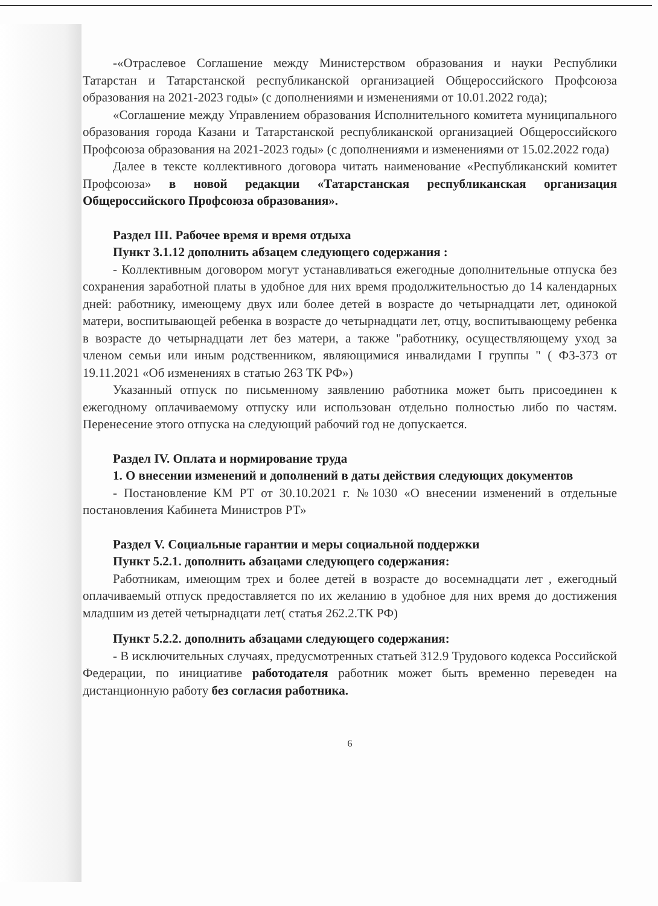-«Отраслевое Соглашение между Министерством образования и науки Республики Татарстан и Татарстанской республиканской организацией Общероссийского Профсоюза образования на 2021-2023 годы» (с дополнениями и изменениями от 10.01.2022 года);
«Соглашение между Управлением образования Исполнительного комитета муниципального образования города Казани и Татарстанской республиканской организацией Общероссийского Профсоюза образования на 2021-2023 годы» (с дополнениями и изменениями от 15.02.2022 года)
Далее в тексте коллективного договора читать наименование «Республиканский комитет Профсоюза» в новой редакции «Татарстанская республиканская организация Общероссийского Профсоюза образования».
Раздел III. Рабочее время и время отдыха
Пункт 3.1.12 дополнить абзацем следующего содержания :
- Коллективным договором могут устанавливаться ежегодные дополнительные отпуска без сохранения заработной платы в удобное для них время продолжительностью до 14 календарных дней: работнику, имеющему двух или более детей в возрасте до четырнадцати лет, одинокой матери, воспитывающей ребенка в возрасте до четырнадцати лет, отцу, воспитывающему ребенка в возрасте до четырнадцати лет без матери, а также "работнику, осуществляющему уход за членом семьи или иным родственником, являющимися инвалидами I группы " ( ФЗ-373 от 19.11.2021 «Об изменениях в статью 263 ТК РФ»)
Указанный отпуск по письменному заявлению работника может быть присоединен к ежегодному оплачиваемому отпуску или использован отдельно полностью либо по частям. Перенесение этого отпуска на следующий рабочий год не допускается.
Раздел IV. Оплата и нормирование труда
1. О внесении изменений и дополнений в даты действия следующих документов
- Постановление КМ РТ от 30.10.2021 г. №1030 «О внесении изменений в отдельные постановления Кабинета Министров РТ»
Раздел V. Социальные гарантии и меры социальной поддержки
Пункт 5.2.1. дополнить абзацами следующего содержания:
Работникам, имеющим трех и более детей в возрасте до восемнадцати лет , ежегодный оплачиваемый отпуск предоставляется по их желанию в удобное для них время до достижения младшим из детей четырнадцати лет( статья 262.2.ТК РФ)
Пункт 5.2.2. дополнить абзацами следующего содержания:
- В исключительных случаях, предусмотренных статьей 312.9 Трудового кодекса Российской Федерации, по инициативе работодателя работник может быть временно переведен на дистанционную работу без согласия работника.
6